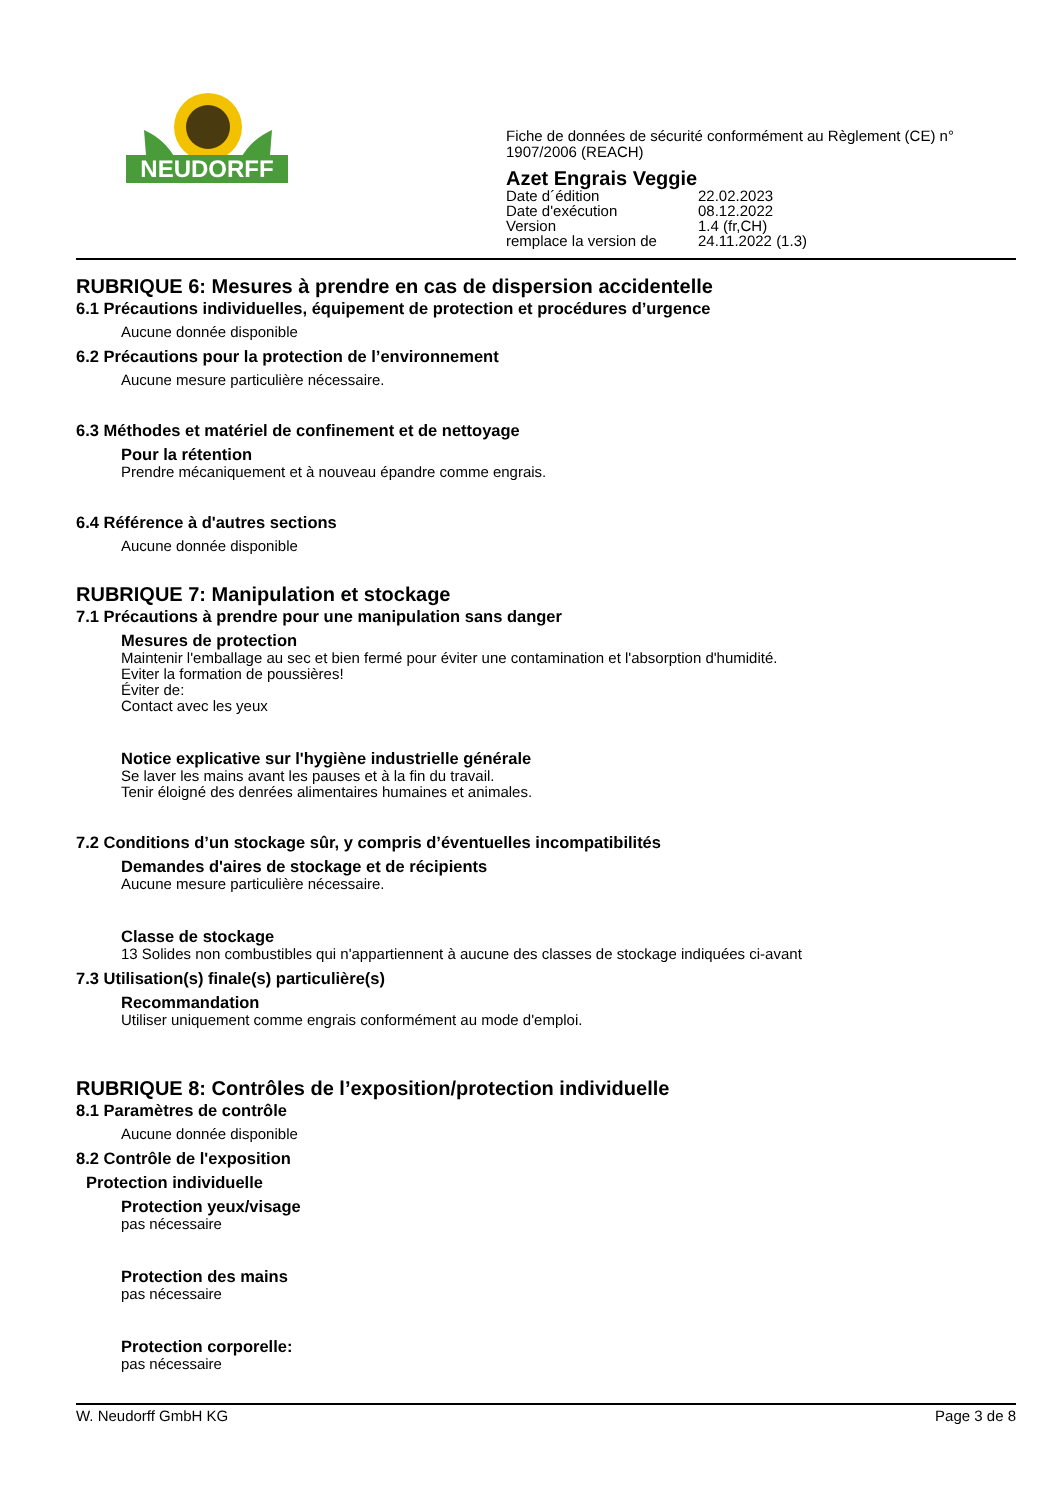NEUDORFF
Fiche de données de sécurité conformément au Règlement (CE) n°
1907/2006 (REACH)
Azet Engrais Veggie
| Date d´édition | 22.02.2023 |
| Date d'exécution | 08.12.2022 |
| Version | 1.4 (fr,CH) |
| remplace la version de | 24.11.2022 (1.3) |
RUBRIQUE 6: Mesures à prendre en cas de dispersion accidentelle
6.1 Précautions individuelles, équipement de protection et procédures d’urgence
Aucune donnée disponible
6.2 Précautions pour la protection de l’environnement
Aucune mesure particulière nécessaire.
6.3 Méthodes et matériel de confinement et de nettoyage
Pour la rétention
Prendre mécaniquement et à nouveau épandre comme engrais.
6.4 Référence à d'autres sections
Aucune donnée disponible
RUBRIQUE 7: Manipulation et stockage
7.1 Précautions à prendre pour une manipulation sans danger
Mesures de protection
Maintenir l'emballage au sec et bien fermé pour éviter une contamination et l'absorption d'humidité.
Eviter la formation de poussières!
Éviter de:
Contact avec les yeux
Notice explicative sur l'hygiène industrielle générale
Se laver les mains avant les pauses et à la fin du travail.
Tenir éloigné des denrées alimentaires humaines et animales.
7.2 Conditions d’un stockage sûr, y compris d’éventuelles incompatibilités
Demandes d'aires de stockage et de récipients
Aucune mesure particulière nécessaire.
Classe de stockage
13 Solides non combustibles qui n'appartiennent à aucune des classes de stockage indiquées ci-avant
7.3 Utilisation(s) finale(s) particulière(s)
Recommandation
Utiliser uniquement comme engrais conformément au mode d'emploi.
RUBRIQUE 8: Contrôles de l’exposition/protection individuelle
8.1 Paramètres de contrôle
Aucune donnée disponible
8.2 Contrôle de l'exposition
Protection individuelle
Protection yeux/visage
pas nécessaire
Protection des mains
pas nécessaire
Protection corporelle:
pas nécessaire
W. Neudorff GmbH KG Page 3 de 8